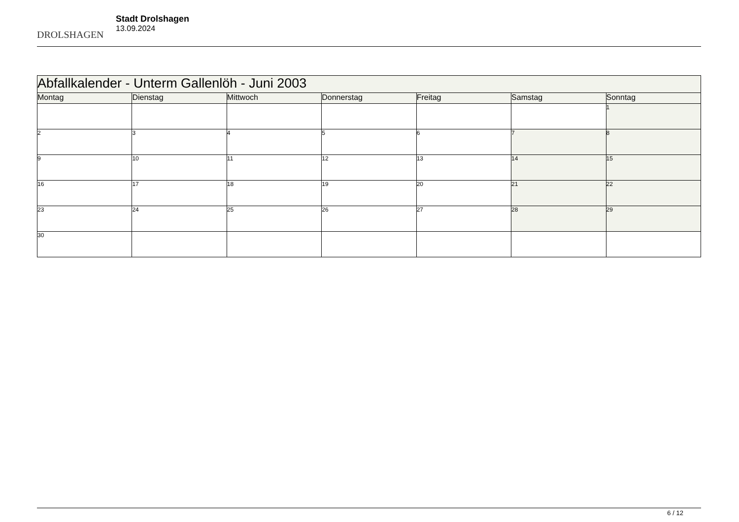DROLSHAGEN
Stadt Drolshagen
13.09.2024
| Abfallkalender - Unterm Gallenlöh - Juni 2003 | | | | | | |
| Montag | Dienstag | Mittwoch | Donnerstag | Freitag | Samstag | Sonntag |
| | | | | | | 1 |
| 2 | 3 | 4 | 5 | 6 | 7 | 8 |
| 9 | 10 | 11 | 12 | 13 | 14 | 15 |
| 16 | 17 | 18 | 19 | 20 | 21 | 22 |
| 23 | 24 | 25 | 26 | 27 | 28 | 29 |
| 30 | | | | | | |
6 / 12